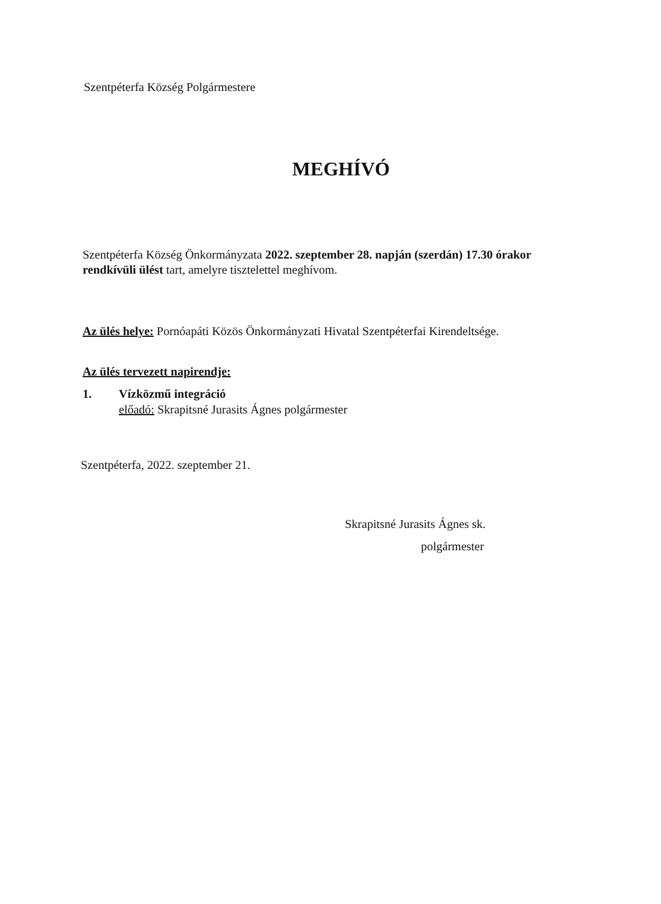Szentpéterfa Község Polgármestere
MEGHÍVÓ
Szentpéterfa Község Önkormányzata 2022. szeptember 28. napján (szerdán) 17.30 órakor rendkívüli ülést tart, amelyre tisztelettel meghívom.
Az ülés helye: Pornóapáti Közös Önkormányzati Hivatal Szentpéterfai Kirendeltsége.
Az ülés tervezett napirendje:
1. Vízközmű integráció
előadó: Skrapitsné Jurasits Ágnes polgármester
Szentpéterfa, 2022. szeptember 21.
Skrapitsné Jurasits Ágnes sk.
polgármester